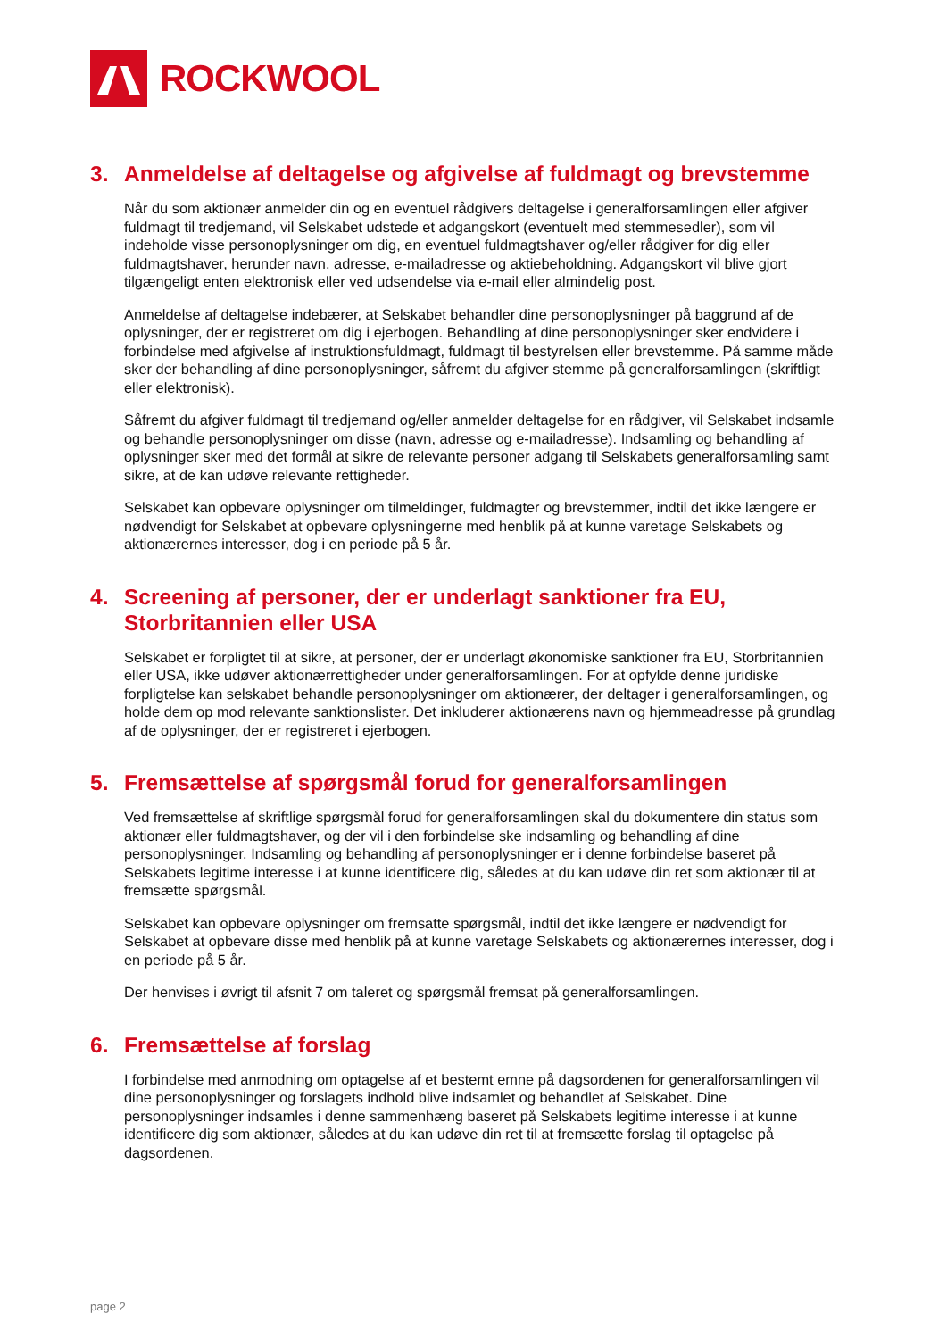ROCKWOOL
3. Anmeldelse af deltagelse og afgivelse af fuldmagt og brevstemme
Når du som aktionær anmelder din og en eventuel rådgivers deltagelse i generalforsamlingen eller afgiver fuldmagt til tredjemand, vil Selskabet udstede et adgangskort (eventuelt med stemmesedler), som vil indeholde visse personoplysninger om dig, en eventuel fuldmagtshaver og/eller rådgiver for dig eller fuldmagtshaver, herunder navn, adresse, e-mailadresse og aktiebeholdning. Adgangskort vil blive gjort tilgængeligt enten elektronisk eller ved udsendelse via e-mail eller almindelig post.
Anmeldelse af deltagelse indebærer, at Selskabet behandler dine personoplysninger på baggrund af de oplysninger, der er registreret om dig i ejerbogen. Behandling af dine personoplysninger sker endvidere i forbindelse med afgivelse af instruktionsfuldmagt, fuldmagt til bestyrelsen eller brevstemme. På samme måde sker der behandling af dine personoplysninger, såfremt du afgiver stemme på generalforsamlingen (skriftligt eller elektronisk).
Såfremt du afgiver fuldmagt til tredjemand og/eller anmelder deltagelse for en rådgiver, vil Selskabet indsamle og behandle personoplysninger om disse (navn, adresse og e-mailadresse). Indsamling og behandling af oplysninger sker med det formål at sikre de relevante personer adgang til Selskabets generalforsamling samt sikre, at de kan udøve relevante rettigheder.
Selskabet kan opbevare oplysninger om tilmeldinger, fuldmagter og brevstemmer, indtil det ikke længere er nødvendigt for Selskabet at opbevare oplysningerne med henblik på at kunne varetage Selskabets og aktionærernes interesser, dog i en periode på 5 år.
4. Screening af personer, der er underlagt sanktioner fra EU, Storbritannien eller USA
Selskabet er forpligtet til at sikre, at personer, der er underlagt økonomiske sanktioner fra EU, Storbritannien eller USA, ikke udøver aktionærrettigheder under generalforsamlingen. For at opfylde denne juridiske forpligtelse kan selskabet behandle personoplysninger om aktionærer, der deltager i generalforsamlingen, og holde dem op mod relevante sanktionslister. Det inkluderer aktionærens navn og hjemmeadresse på grundlag af de oplysninger, der er registreret i ejerbogen.
5. Fremsættelse af spørgsmål forud for generalforsamlingen
Ved fremsættelse af skriftlige spørgsmål forud for generalforsamlingen skal du dokumentere din status som aktionær eller fuldmagtshaver, og der vil i den forbindelse ske indsamling og behandling af dine personoplysninger. Indsamling og behandling af personoplysninger er i denne forbindelse baseret på Selskabets legitime interesse i at kunne identificere dig, således at du kan udøve din ret som aktionær til at fremsætte spørgsmål.
Selskabet kan opbevare oplysninger om fremsatte spørgsmål, indtil det ikke længere er nødvendigt for Selskabet at opbevare disse med henblik på at kunne varetage Selskabets og aktionærernes interesser, dog i en periode på 5 år.
Der henvises i øvrigt til afsnit 7 om taleret og spørgsmål fremsat på generalforsamlingen.
6. Fremsættelse af forslag
I forbindelse med anmodning om optagelse af et bestemt emne på dagsordenen for generalforsamlingen vil dine personoplysninger og forslagets indhold blive indsamlet og behandlet af Selskabet. Dine personoplysninger indsamles i denne sammenhæng baseret på Selskabets legitime interesse i at kunne identificere dig som aktionær, således at du kan udøve din ret til at fremsætte forslag til optagelse på dagsordenen.
page 2